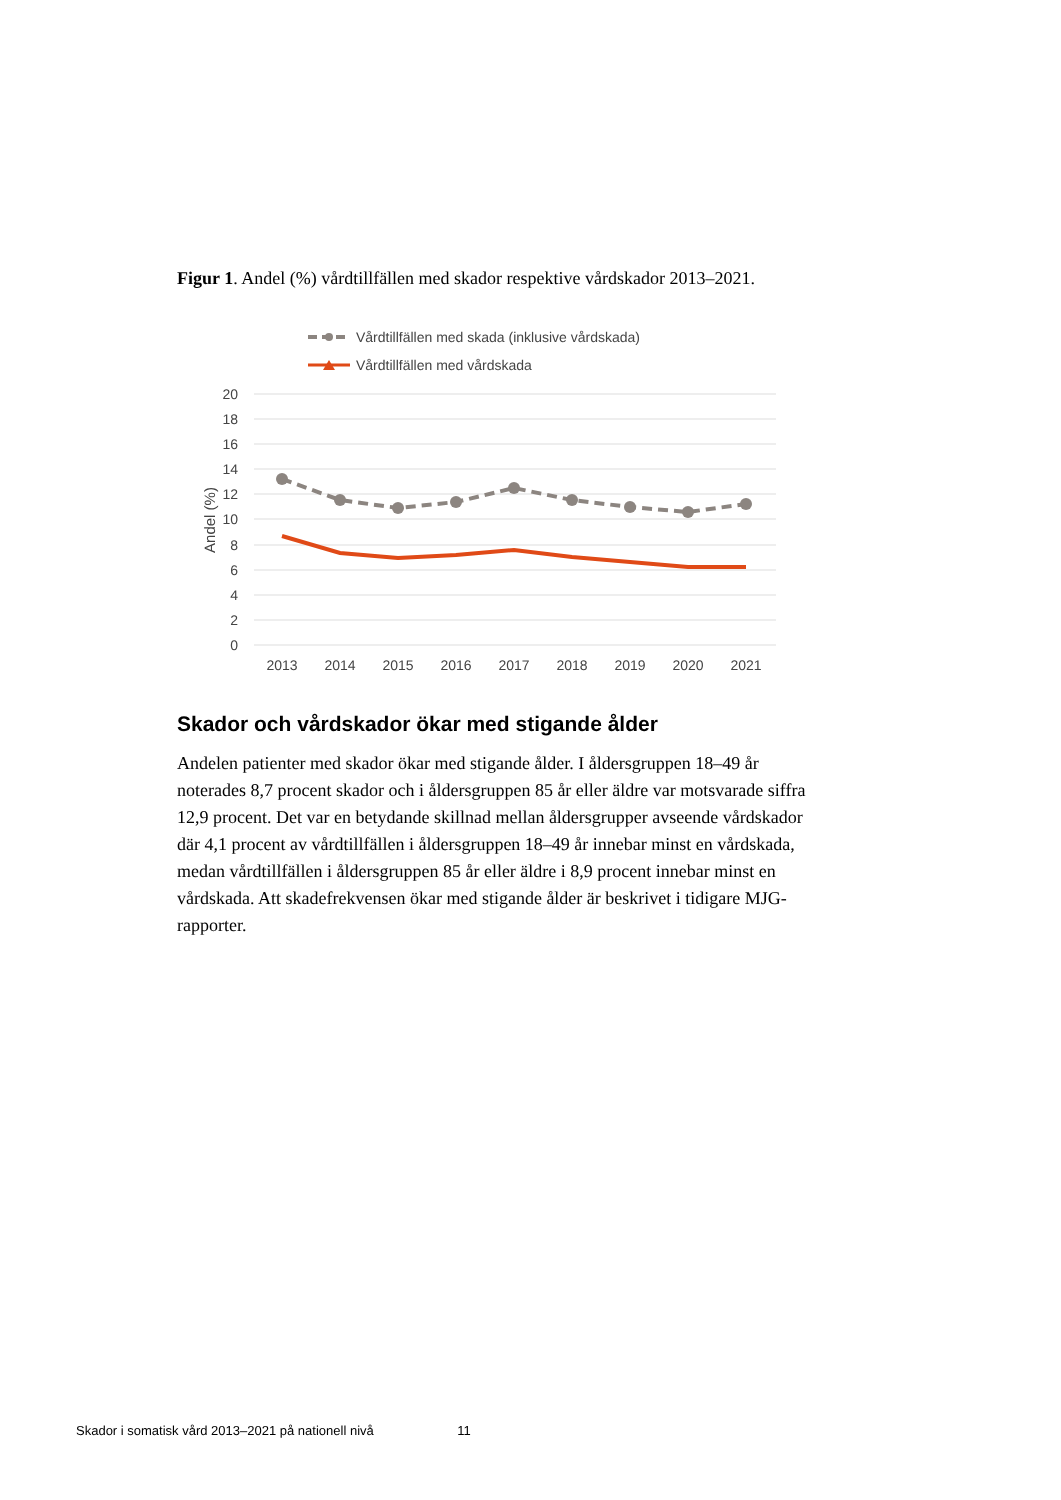Figur 1. Andel (%) vårdtillfällen med skador respektive vårdskador 2013–2021.
Vårdtillfällen med skada (inklusive vårdskada)
Vårdtillfällen med vårdskada
20
18
16
14
12
10
8
6
4
2
0
Andel (%)
2013
2014
2015
2016
2017
2018
2019
2020
2021
Skador och vårdskador ökar med stigande ålder
Andelen patienter med skador ökar med stigande ålder. I åldersgruppen 18–49 år noterades 8,7 procent skador och i åldersgruppen 85 år eller äldre var motsvarade siffra 12,9 procent. Det var en betydande skillnad mellan åldersgrupper avseende vårdskador där 4,1 procent av vårdtillfällen i åldersgruppen 18–49 år innebar minst en vårdskada, medan vårdtillfällen i åldersgruppen 85 år eller äldre i 8,9 procent innebar minst en vårdskada. Att skadefrekvensen ökar med stigande ålder är beskrivet i tidigare MJG-rapporter.
Skador i somatisk vård 2013–2021 på nationell nivå 11